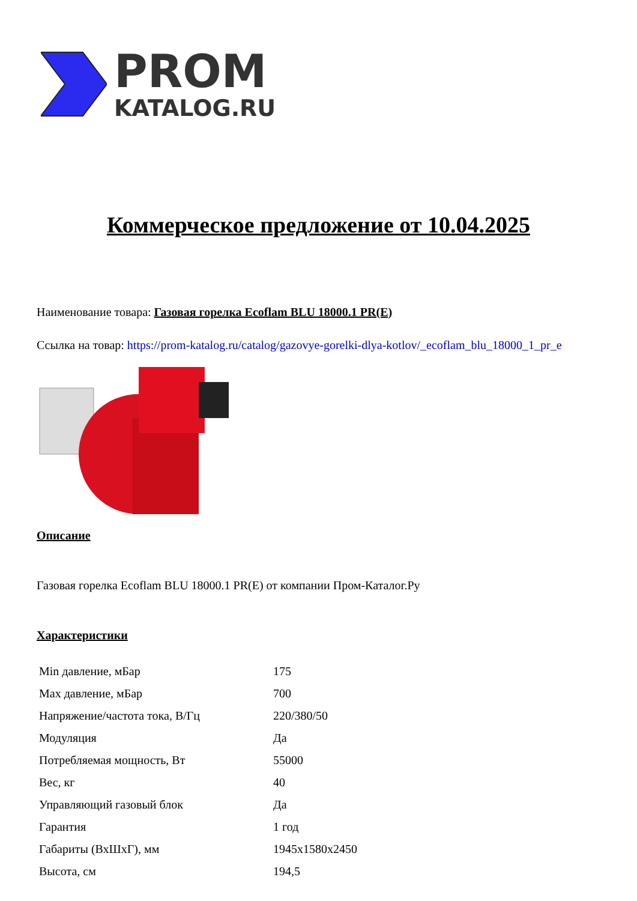PROM
KATALOG.RU
Коммерческое предложение от 10.04.2025
Наименование товара: Газовая горелка Ecoflam BLU 18000.1 PR(E)
Ссылка на товар: https://prom-katalog.ru/catalog/gazovye-gorelki-dlya-kotlov/_ecoflam_blu_18000_1_pr_e
Описание
Газовая горелка Ecoflam BLU 18000.1 PR(E) от компании Пром-Каталог.Ру
Характеристики
| Min давление, мБар | 175 |
| Max давление, мБар | 700 |
| Напряжение/частота тока, В/Гц | 220/380/50 |
| Модуляция | Да |
| Потребляемая мощность, Вт | 55000 |
| Вес, кг | 40 |
| Управляющий газовый блок | Да |
| Гарантия | 1 год |
| Габариты (ВхШхГ), мм | 1945x1580x2450 |
| Высота, см | 194,5 |